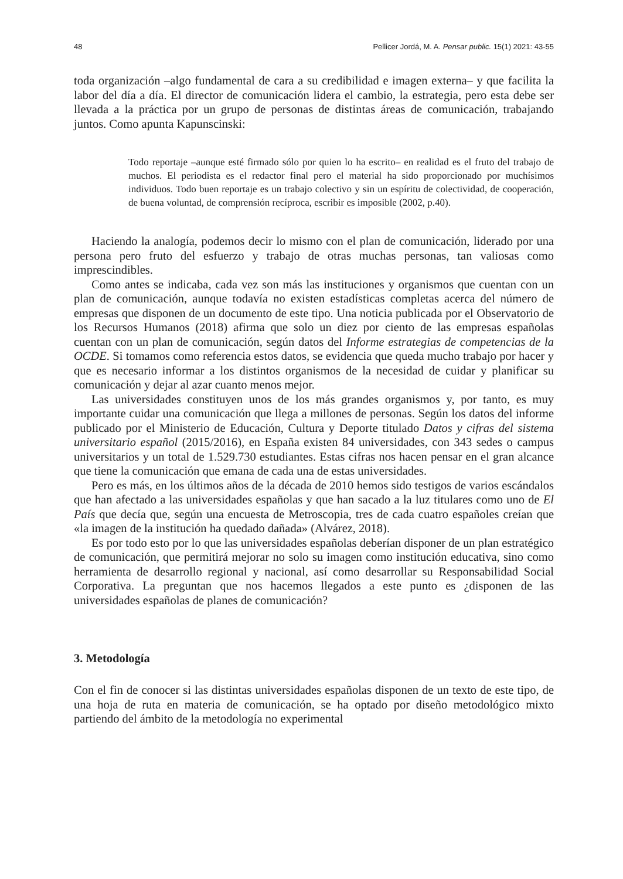48 Pellicer Jordá, M. A. Pensar public. 15(1) 2021: 43-55
toda organización –algo fundamental de cara a su credibilidad e imagen externa– y que facilita la labor del día a día. El director de comunicación lidera el cambio, la estrategia, pero esta debe ser llevada a la práctica por un grupo de personas de distintas áreas de comunicación, trabajando juntos. Como apunta Kapunscinski:
Todo reportaje –aunque esté firmado sólo por quien lo ha escrito– en realidad es el fruto del trabajo de muchos. El periodista es el redactor final pero el material ha sido proporcionado por muchísimos individuos. Todo buen reportaje es un trabajo colectivo y sin un espíritu de colectividad, de cooperación, de buena voluntad, de comprensión recíproca, escribir es imposible (2002, p.40).
Haciendo la analogía, podemos decir lo mismo con el plan de comunicación, liderado por una persona pero fruto del esfuerzo y trabajo de otras muchas personas, tan valiosas como imprescindibles.
Como antes se indicaba, cada vez son más las instituciones y organismos que cuentan con un plan de comunicación, aunque todavía no existen estadísticas completas acerca del número de empresas que disponen de un documento de este tipo. Una noticia publicada por el Observatorio de los Recursos Humanos (2018) afirma que solo un diez por ciento de las empresas españolas cuentan con un plan de comunicación, según datos del Informe estrategias de competencias de la OCDE. Si tomamos como referencia estos datos, se evidencia que queda mucho trabajo por hacer y que es necesario informar a los distintos organismos de la necesidad de cuidar y planificar su comunicación y dejar al azar cuanto menos mejor.
Las universidades constituyen unos de los más grandes organismos y, por tanto, es muy importante cuidar una comunicación que llega a millones de personas. Según los datos del informe publicado por el Ministerio de Educación, Cultura y Deporte titulado Datos y cifras del sistema universitario español (2015/2016), en España existen 84 universidades, con 343 sedes o campus universitarios y un total de 1.529.730 estudiantes. Estas cifras nos hacen pensar en el gran alcance que tiene la comunicación que emana de cada una de estas universidades.
Pero es más, en los últimos años de la década de 2010 hemos sido testigos de varios escándalos que han afectado a las universidades españolas y que han sacado a la luz titulares como uno de El País que decía que, según una encuesta de Metroscopia, tres de cada cuatro españoles creían que «la imagen de la institución ha quedado dañada» (Alvárez, 2018).
Es por todo esto por lo que las universidades españolas deberían disponer de un plan estratégico de comunicación, que permitirá mejorar no solo su imagen como institución educativa, sino como herramienta de desarrollo regional y nacional, así como desarrollar su Responsabilidad Social Corporativa. La preguntan que nos hacemos llegados a este punto es ¿disponen de las universidades españolas de planes de comunicación?
3. Metodología
Con el fin de conocer si las distintas universidades españolas disponen de un texto de este tipo, de una hoja de ruta en materia de comunicación, se ha optado por diseño metodológico mixto partiendo del ámbito de la metodología no experimental